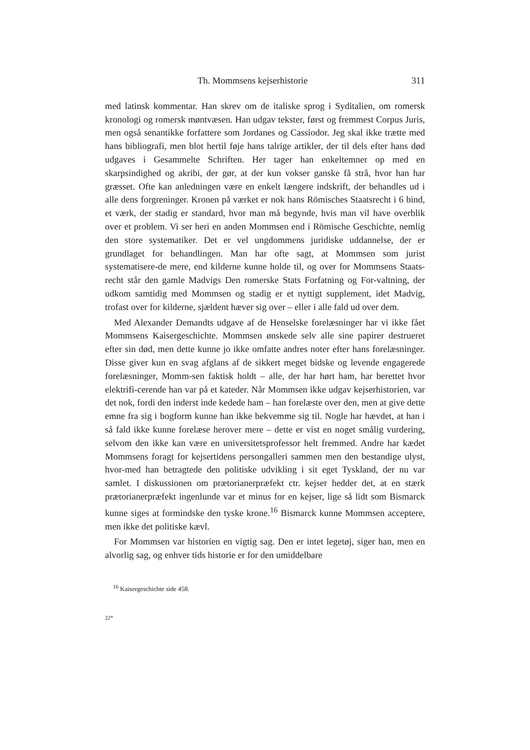Th. Mommsens kejserhistorie 311
med latinsk kommentar. Han skrev om de italiske sprog i Syditalien, om romersk kronologi og romersk møntvæsen. Han udgav tekster, først og fremmest Corpus Juris, men også senantikke forfattere som Jordanes og Cassiodor. Jeg skal ikke trætte med hans bibliografi, men blot hertil føje hans talrige artikler, der til dels efter hans død udgaves i Gesammelte Schriften. Her tager han enkeltemner op med en skarpsindighed og akribi, der gør, at der kun vokser ganske få strå, hvor han har græsset. Ofte kan anledningen være en enkelt længere indskrift, der behandles ud i alle dens forgreninger. Kronen på værket er nok hans Römisches Staatsrecht i 6 bind, et værk, der stadig er standard, hvor man må begynde, hvis man vil have overblik over et problem. Vi ser heri en anden Mommsen end i Römische Geschichte, nemlig den store systematiker. Det er vel ungdommens juridiske uddannelse, der er grundlaget for behandlingen. Man har ofte sagt, at Mommsen som jurist systematisere-de mere, end kilderne kunne holde til, og over for Mommsens Staats-recht står den gamle Madvigs Den romerske Stats Forfatning og For-valtning, der udkom samtidig med Mommsen og stadig er et nyttigt supplement, idet Madvig, trofast over for kilderne, sjældent hæver sig over – eller i alle fald ud over dem.
Med Alexander Demandts udgave af de Henselske forelæsninger har vi ikke fået Mommsens Kaisergeschichte. Mommsen ønskede selv alle sine papirer destrueret efter sin død, men dette kunne jo ikke omfatte andres noter efter hans forelæsninger. Disse giver kun en svag afglans af de sikkert meget bidske og levende engagerede forelæsninger, Momm-sen faktisk holdt – alle, der har hørt ham, har berettet hvor elektrifi-cerende han var på et kateder. Når Mommsen ikke udgav kejserhistorien, var det nok, fordi den inderst inde kedede ham – han forelæste over den, men at give dette emne fra sig i bogform kunne han ikke bekvemme sig til. Nogle har hævdet, at han i så fald ikke kunne forelæse herover mere – dette er vist en noget smålig vurdering, selvom den ikke kan være en universitetsprofessor helt fremmed. Andre har kædet Mommsens foragt for kejsertidens persongalleri sammen men den bestandige ulyst, hvor-med han betragtede den politiske udvikling i sit eget Tyskland, der nu var samlet. I diskussionen om prætorianerpræfekt ctr. kejser hedder det, at en stærk prætorianerpræfekt ingenlunde var et minus for en kejser, lige så lidt som Bismarck kunne siges at formindske den tyske krone.<sup>16</sup> Bismarck kunne Mommsen acceptere, men ikke det politiske kævl.
For Mommsen var historien en vigtig sag. Den er intet legetøj, siger han, men en alvorlig sag, og enhver tids historie er for den umiddelbare
<sup>16</sup> Kaisergeschichte side 458.
22*